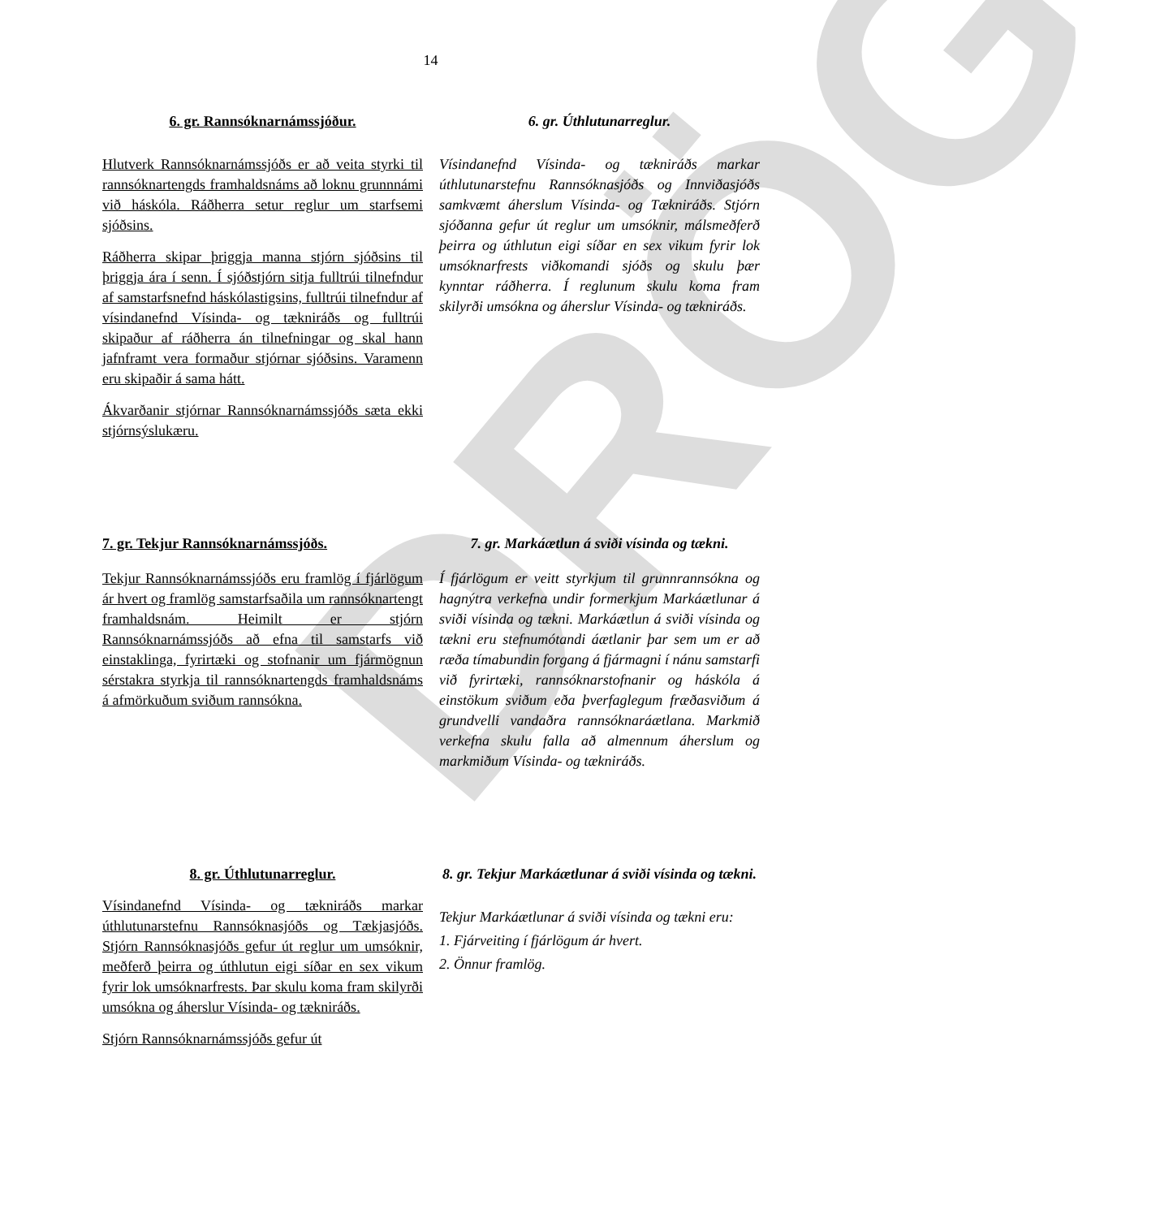DRÖG
14
6. gr. Rannsóknarnámssjóður.
Hlutverk Rannsóknarnámssjóðs er að veita styrki til rannsóknartengds framhaldsnáms að loknu grunnnámi við háskóla. Ráðherra setur reglur um starfsemi sjóðsins.
Ráðherra skipar þriggja manna stjórn sjóðsins til þriggja ára í senn. Í sjóðstjórn sitja fulltrúi tilnefndur af samstarfsnefnd háskólastigsins, fulltrúi tilnefndur af vísindanefnd Vísinda- og tækniráðs og fulltrúi skipaður af ráðherra án tilnefningar og skal hann jafnframt vera formaður stjórnar sjóðsins. Varamenn eru skipaðir á sama hátt.
Ákvarðanir stjórnar Rannsóknarnámssjóðs sæta ekki stjórnsýslukæru.
6. gr. Úthlutunarreglur.
Vísindanefnd Vísinda- og tækniráðs markar úthlutunarstefnu Rannsóknasjóðs og Innviðasjóðs samkvæmt áherslum Vísinda- og Tækniráðs. Stjórn sjóðanna gefur út reglur um umsóknir, málsmeðferð þeirra og úthlutun eigi síðar en sex vikum fyrir lok umsóknarfrests viðkomandi sjóðs og skulu þær kynntar ráðherra. Í reglunum skulu koma fram skilyrði umsókna og áherslur Vísinda- og tækniráðs.
7. gr. Tekjur Rannsóknarnámssjóðs.
Tekjur Rannsóknarnámssjóðs eru framlög í fjárlögum ár hvert og framlög samstarfsaðila um rannsóknartengt framhaldsnám. Heimilt er stjórn Rannsóknarnámssjóðs að efna til samstarfs við einstaklinga, fyrirtæki og stofnanir um fjármögnun sérstakra styrkja til rannsóknartengds framhaldsnáms á afmörkuðum sviðum rannsókna.
7. gr. Markáætlun á sviði vísinda og tækni.
Í fjárlögum er veitt styrkjum til grunnrannsókna og hagnýtra verkefna undir formerkjum Markáætlunar á sviði vísinda og tækni. Markáætlun á sviði vísinda og tækni eru stefnumótandi áætlanir þar sem um er að ræða tímabundin forgang á fjármagni í nánu samstarfi við fyrirtæki, rannsóknarstofnanir og háskóla á einstökum sviðum eða þverfaglegum fræðasviðum á grundvelli vandaðra rannsóknaráætlana. Markmið verkefna skulu falla að almennum áherslum og markmiðum Vísinda- og tækniráðs.
8. gr. Úthlutunarreglur.
Vísindanefnd Vísinda- og tækniráðs markar úthlutunarstefnu Rannsóknasjóðs og Tækjasjóðs. Stjórn Rannsóknasjóðs gefur út reglur um umsóknir, meðferð þeirra og úthlutun eigi síðar en sex vikum fyrir lok umsóknarfrests. Þar skulu koma fram skilyrði umsókna og áherslur Vísinda- og tækniráðs.
Stjórn Rannsóknarnámssjóðs gefur út
8. gr. Tekjur Markáætlunar á sviði vísinda og tækni.
Tekjur Markáætlunar á sviði vísinda og tækni eru:
1. Fjárveiting í fjárlögum ár hvert.
2. Önnur framlög.